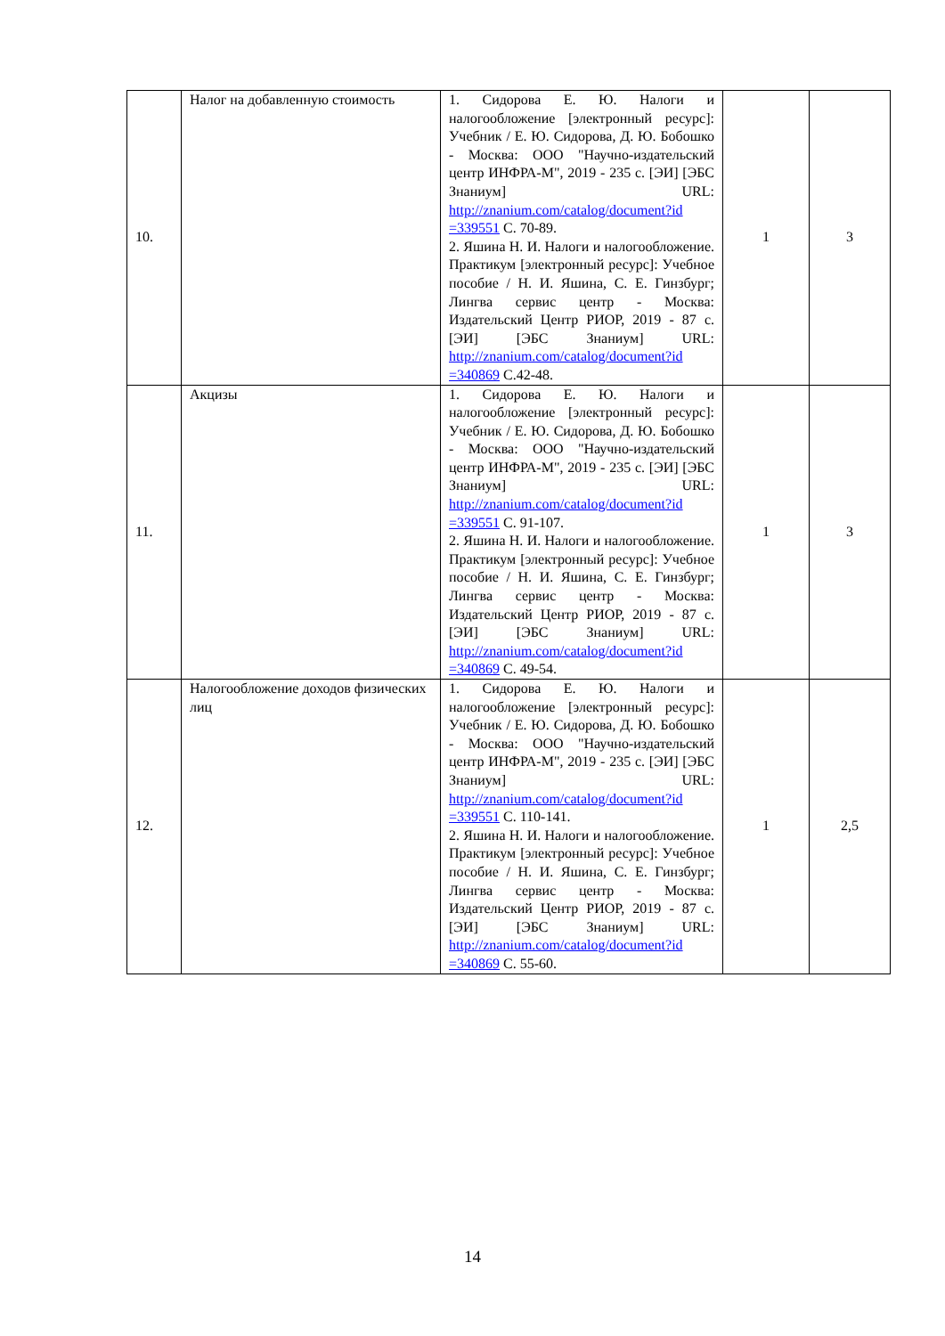| 10. | Налог на добавленную стоимость | 1. Сидорова Е. Ю. Налоги и налогообложение [электронный ресурс]: Учебник / Е. Ю. Сидорова, Д. Ю. Бобошко - Москва: ООО "Научно-издательский центр ИНФРА-М", 2019 - 235 с. [ЭИ] [ЭБС Знаниум] URL: http://znanium.com/catalog/document?id =339551 С. 70-89. 2. Яшина Н. И. Налоги и налогообложение. Практикум [электронный ресурс]: Учебное пособие / Н. И. Яшина, С. Е. Гинзбург; Лингва сервис центр - Москва: Издательский Центр РИОР, 2019 - 87 с. [ЭИ] [ЭБС Знаниум] URL: http://znanium.com/catalog/document?id =340869 С.42-48. | 1 | 3 |
| 11. | Акцизы | 1. Сидорова Е. Ю. Налоги и налогообложение [электронный ресурс]: Учебник / Е. Ю. Сидорова, Д. Ю. Бобошко - Москва: ООО "Научно-издательский центр ИНФРА-М", 2019 - 235 с. [ЭИ] [ЭБС Знаниум] URL: http://znanium.com/catalog/document?id =339551 С. 91-107. 2. Яшина Н. И. Налоги и налогообложение. Практикум [электронный ресурс]: Учебное пособие / Н. И. Яшина, С. Е. Гинзбург; Лингва сервис центр - Москва: Издательский Центр РИОР, 2019 - 87 с. [ЭИ] [ЭБС Знаниум] URL: http://znanium.com/catalog/document?id =340869 С. 49-54. | 1 | 3 |
| 12. | Налогообложение доходов физических лиц | 1. Сидорова Е. Ю. Налоги и налогообложение [электронный ресурс]: Учебник / Е. Ю. Сидорова, Д. Ю. Бобошко - Москва: ООО "Научно-издательский центр ИНФРА-М", 2019 - 235 с. [ЭИ] [ЭБС Знаниум] URL: http://znanium.com/catalog/document?id =339551 С. 110-141. 2. Яшина Н. И. Налоги и налогообложение. Практикум [электронный ресурс]: Учебное пособие / Н. И. Яшина, С. Е. Гинзбург; Лингва сервис центр - Москва: Издательский Центр РИОР, 2019 - 87 с. [ЭИ] [ЭБС Знаниум] URL: http://znanium.com/catalog/document?id =340869 С. 55-60. | 1 | 2,5 |
14